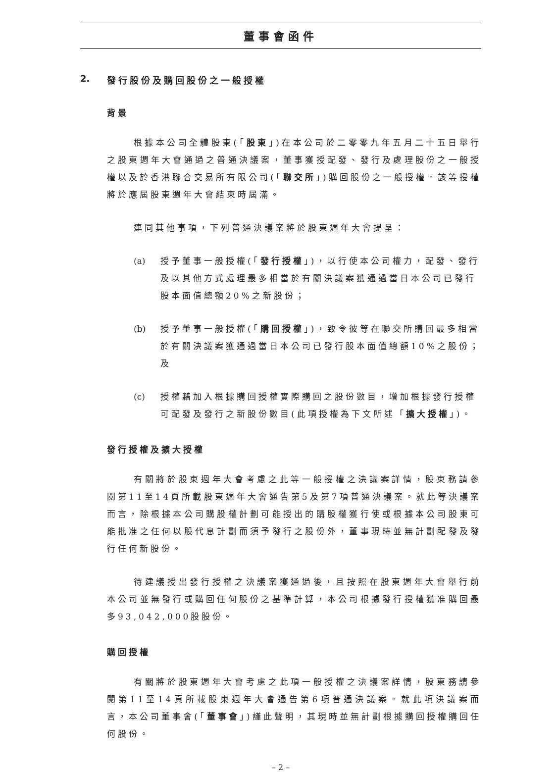董事會函件
2. 發行股份及購回股份之一般授權
背景
根據本公司全體股東(「股東」)在本公司於二零零九年五月二十五日舉行之股東週年大會通過之普通決議案，董事獲授配發、發行及處理股份之一般授權以及於香港聯合交易所有限公司(「聯交所」)購回股份之一般授權。該等授權將於應屆股東週年大會結束時屆滿。
連同其他事項，下列普通決議案將於股東週年大會提呈：
(a) 授予董事一般授權(「發行授權」)，以行使本公司權力，配發、發行及以其他方式處理最多相當於有關決議案獲通過當日本公司已發行股本面值總額20%之新股份；
(b) 授予董事一般授權(「購回授權」)，致令彼等在聯交所購回最多相當於有關決議案獲通過當日本公司已發行股本面值總額10%之股份；及
(c) 授權藉加入根據購回授權實際購回之股份數目，增加根據發行授權可配發及發行之新股份數目(此項授權為下文所述「擴大授權」)。
發行授權及擴大授權
有關將於股東週年大會考慮之此等一般授權之決議案詳情，股東務請參閱第11至14頁所載股東週年大會通告第5及第7項普通決議案。就此等決議案而言，除根據本公司購股權計劃可能授出的購股權獲行使或根據本公司股東可能批准之任何以股代息計劃而須予發行之股份外，董事現時並無計劃配發及發行任何新股份。
待建議授出發行授權之決議案獲通過後，且按照在股東週年大會舉行前本公司並無發行或購回任何股份之基準計算，本公司根據發行授權獲准購回最多93,042,000股股份。
購回授權
有關將於股東週年大會考慮之此項一般授權之決議案詳情，股東務請參閱第11至14頁所載股東週年大會通告第6項普通決議案。就此項決議案而言，本公司董事會(「董事會」)謹此聲明，其現時並無計劃根據購回授權購回任何股份。
– 2 –